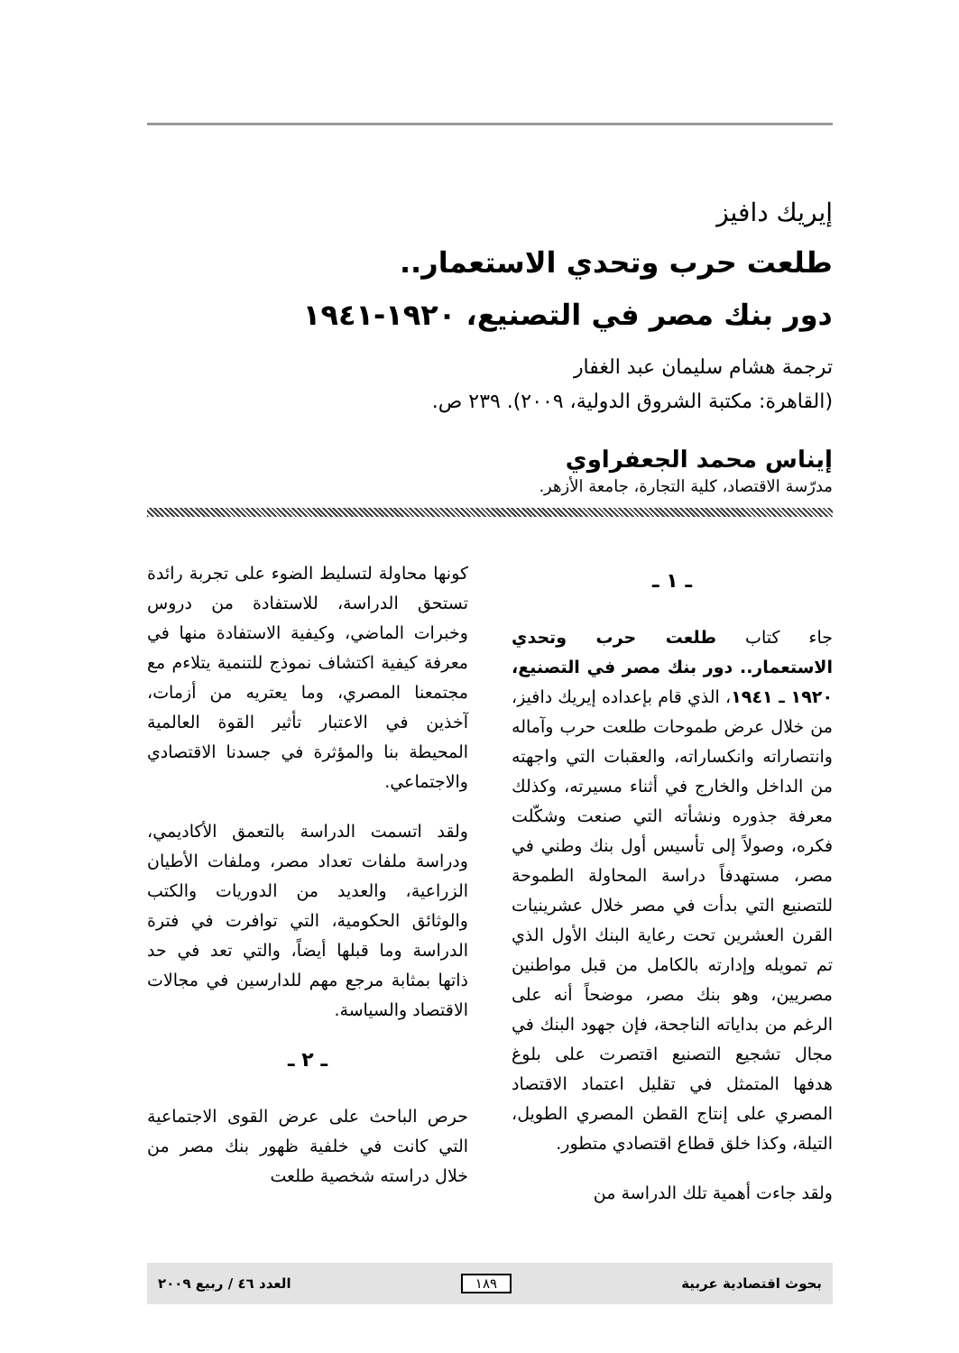إيريك دافيز
طلعت حرب وتحدي الاستعمار..
دور بنك مصر في التصنيع، ١٩٢٠-١٩٤١
ترجمة هشام سليمان عبد الغفار
(القاهرة: مكتبة الشروق الدولية، ٢٠٠٩). ٢٣٩ ص.
إيناس محمد الجعفراوي
مدرّسة الاقتصاد، كلية التجارة، جامعة الأزهر.
ـ ١ ـ
جاء كتاب طلعت حرب وتحدي الاستعمار.. دور بنك مصر في التصنيع، ١٩٢٠ ـ ١٩٤١، الذي قام بإعداده إيريك دافيز، من خلال عرض طموحات طلعت حرب وآماله وانتصاراته وانكساراته، والعقبات التي واجهته من الداخل والخارج في أثناء مسيرته، وكذلك معرفة جذوره ونشأته التي صنعت وشكّلت فكره، وصولاً إلى تأسيس أول بنك وطني في مصر، مستهدفاً دراسة المحاولة الطموحة للتصنيع التي بدأت في مصر خلال عشرينيات القرن العشرين تحت رعاية البنك الأول الذي تم تمويله وإدارته بالكامل من قبل مواطنين مصريين، وهو بنك مصر، موضحاً أنه على الرغم من بداياته الناجحة، فإن جهود البنك في مجال تشجيع التصنيع اقتصرت على بلوغ هدفها المتمثل في تقليل اعتماد الاقتصاد المصري على إنتاج القطن المصري الطويل، التيلة، وكذا خلق قطاع اقتصادي متطور.
ولقد جاءت أهمية تلك الدراسة من
كونها محاولة لتسليط الضوء على تجربة رائدة تستحق الدراسة، للاستفادة من دروس وخبرات الماضي، وكيفية الاستفادة منها في معرفة كيفية اكتشاف نموذج للتنمية يتلاءم مع مجتمعنا المصري، وما يعتريه من أزمات، آخذين في الاعتبار تأثير القوة العالمية المحيطة بنا والمؤثرة في جسدنا الاقتصادي والاجتماعي.
ولقد اتسمت الدراسة بالتعمق الأكاديمي، ودراسة ملفات تعداد مصر، وملفات الأطيان الزراعية، والعديد من الدوريات والكتب والوثائق الحكومية، التي توافرت في فترة الدراسة وما قبلها أيضاً، والتي تعد في حد ذاتها بمثابة مرجع مهم للدارسين في مجالات الاقتصاد والسياسة.
ـ ٢ ـ
حرص الباحث على عرض القوى الاجتماعية التي كانت في خلفية ظهور بنك مصر من خلال دراسته شخصية طلعت
بحوث اقتصادية عربية ١٨٩ العدد ٤٦ / ربيع ٢٠٠٩